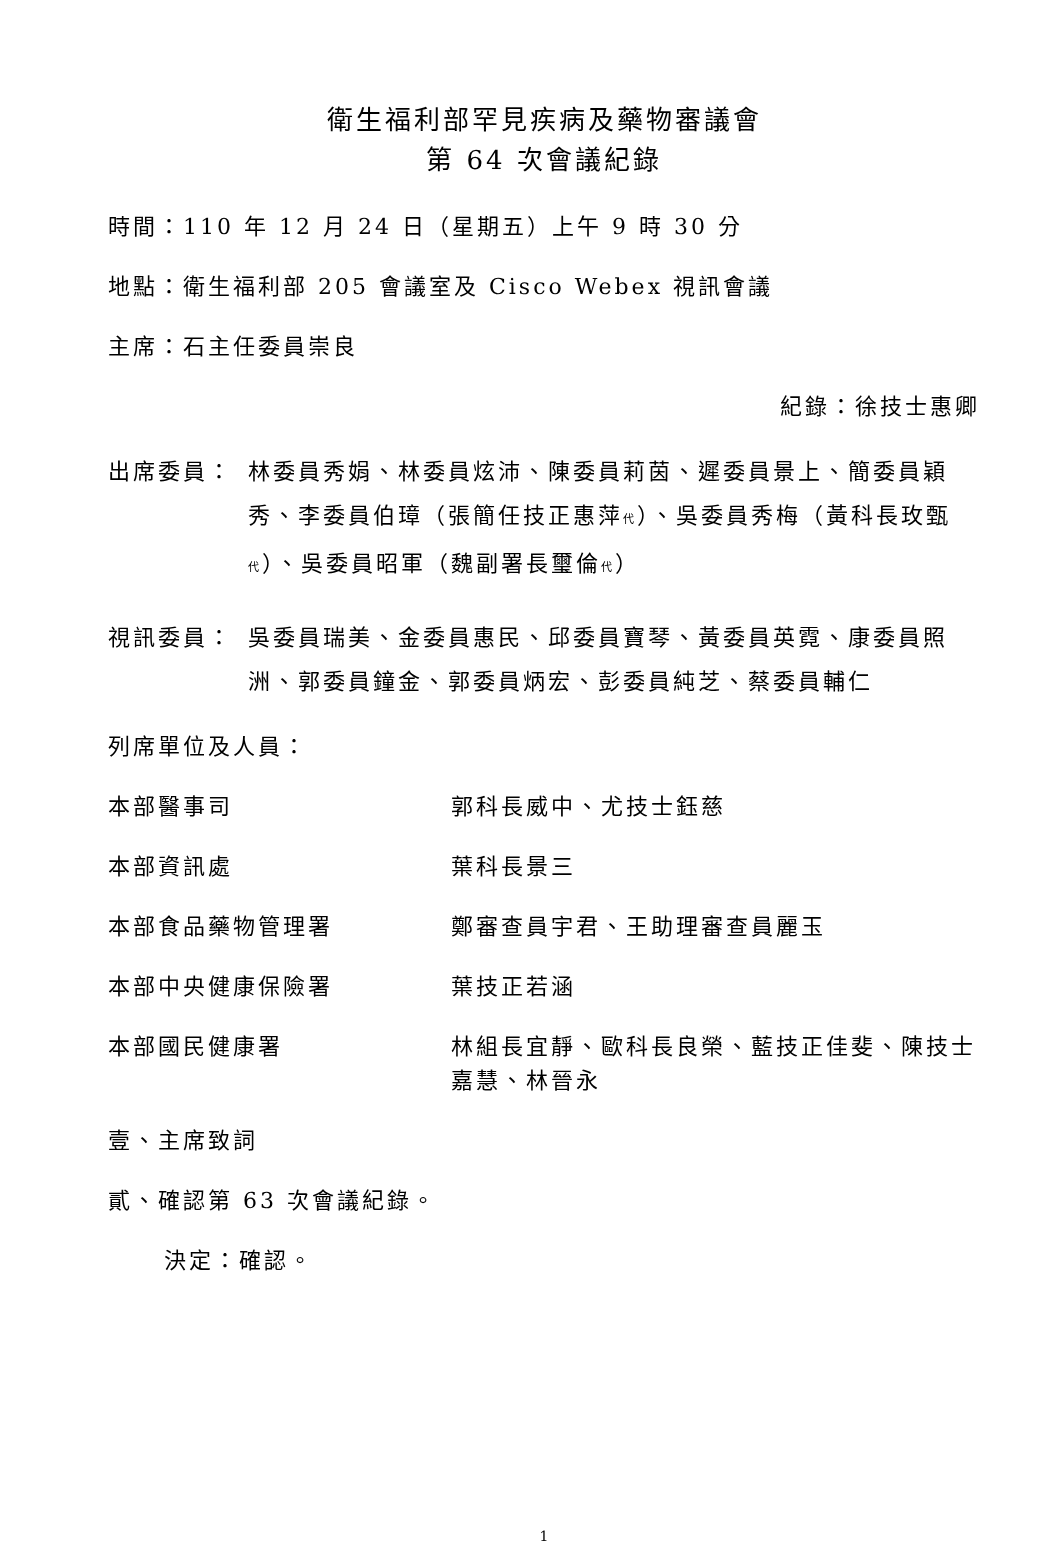衛生福利部罕見疾病及藥物審議會
第 64 次會議紀錄
時間：110 年 12 月 24 日（星期五）上午 9 時 30 分
地點：衛生福利部 205 會議室及 Cisco Webex 視訊會議
主席：石主任委員崇良
紀錄：徐技士惠卿
出席委員： 林委員秀娟、林委員炫沛、陳委員莉茵、遲委員景上、簡委員穎秀、李委員伯璋（張簡任技正惠萍代）、吳委員秀梅（黃科長玫甄代）、吳委員昭軍（魏副署長璽倫代）
視訊委員： 吳委員瑞美、金委員惠民、邱委員寶琴、黃委員英霓、康委員照洲、郭委員鐘金、郭委員炳宏、彭委員純芝、蔡委員輔仁
列席單位及人員：
本部醫事司 郭科長威中、尤技士鈺慈
本部資訊處 葉科長景三
本部食品藥物管理署 鄭審查員宇君、王助理審查員麗玉
本部中央健康保險署 葉技正若涵
本部國民健康署 林組長宜靜、歐科長良榮、藍技正佳斐、陳技士嘉慧、林晉永
壹、主席致詞
貳、確認第 63 次會議紀錄。
決定：確認。
1